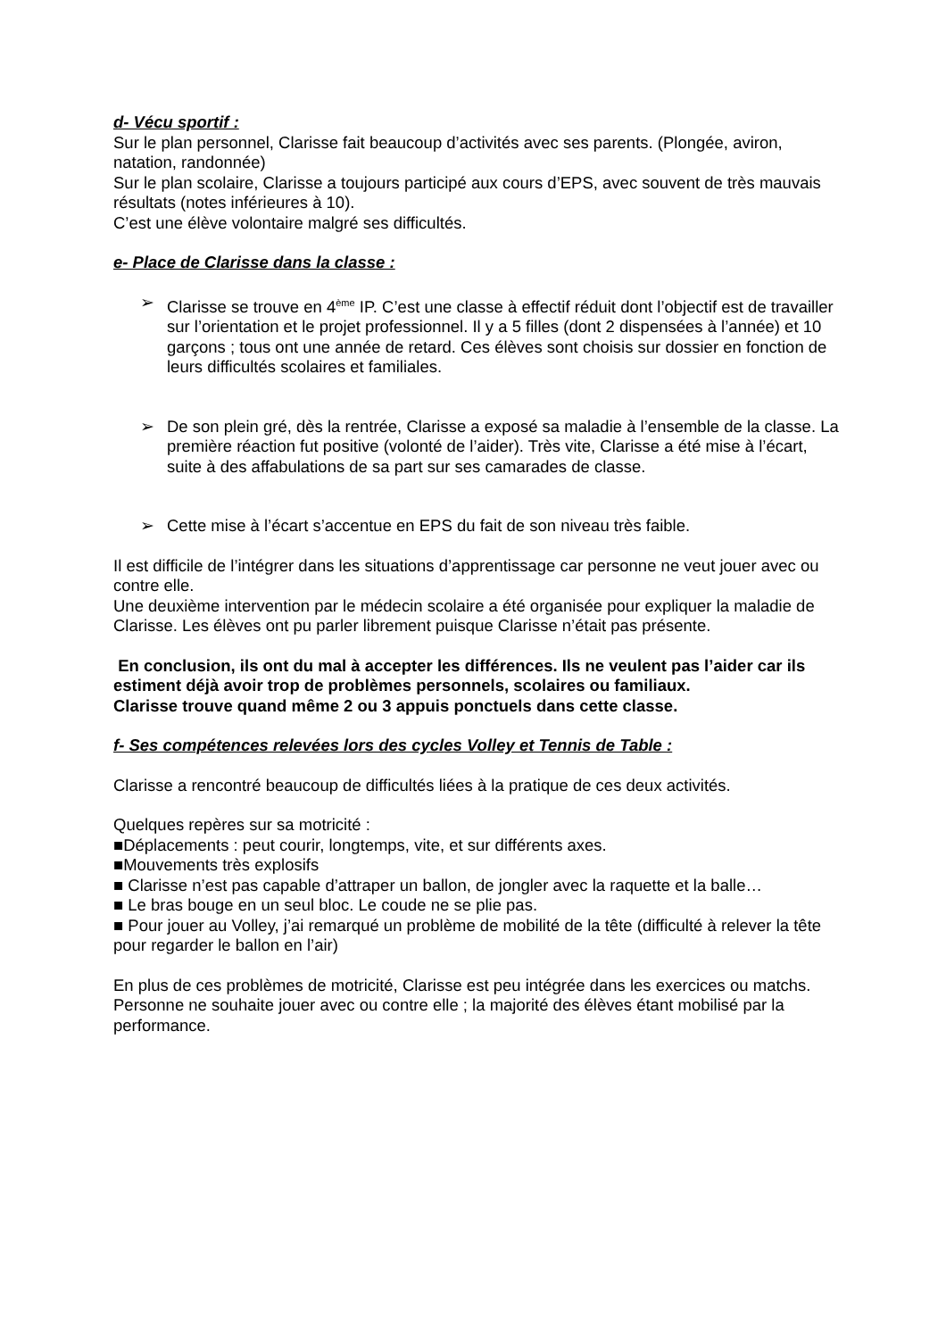d- Vécu sportif :
Sur le plan personnel, Clarisse fait beaucoup d’activités avec ses parents. (Plongée, aviron, natation, randonnée)
Sur le plan scolaire, Clarisse a toujours participé aux cours d’EPS, avec souvent de très mauvais résultats (notes inférieures à 10).
C’est une élève volontaire malgré ses difficultés.
e- Place de Clarisse dans la classe :
➢ Clarisse se trouve en 4<sup>ème</sup> IP. C’est une classe à effectif réduit dont l’objectif est de travailler sur l’orientation et le projet professionnel. Il y a 5 filles (dont 2 dispensées à l’année) et 10 garçons ; tous ont une année de retard. Ces élèves sont choisis sur dossier en fonction de leurs difficultés scolaires et familiales.
➢ De son plein gré, dès la rentrée, Clarisse a exposé sa maladie à l’ensemble de la classe. La première réaction fut positive (volonté de l’aider). Très vite, Clarisse a été mise à l’écart, suite à des affabulations de sa part sur ses camarades de classe.
➢ Cette mise à l’écart s’accentue en EPS du fait de son niveau très faible.
Il est difficile de l’intégrer dans les situations d’apprentissage car personne ne veut jouer avec ou contre elle.
Une deuxième intervention par le médecin scolaire a été organisée pour expliquer la maladie de Clarisse. Les élèves ont pu parler librement puisque Clarisse n’était pas présente.
En conclusion, ils ont du mal à accepter les différences. Ils ne veulent pas l’aider car ils estiment déjà avoir trop de problèmes personnels, scolaires ou familiaux.
Clarisse trouve quand même 2 ou 3 appuis ponctuels dans cette classe.
f- Ses compétences relevées lors des cycles Volley et Tennis de Table :
Clarisse a rencontré beaucoup de difficultés liées à la pratique de ces deux activités.
Quelques repères sur sa motricité :
■Déplacements : peut courir, longtemps, vite, et sur différents axes.
■Mouvements très explosifs
■ Clarisse n’est pas capable d’attraper un ballon, de jongler avec la raquette et la balle…
■ Le bras bouge en un seul bloc. Le coude ne se plie pas.
■ Pour jouer au Volley, j’ai remarqué un problème de mobilité de la tête (difficulté à relever la tête pour regarder le ballon en l’air)
En plus de ces problèmes de motricité, Clarisse est peu intégrée dans les exercices ou matchs. Personne ne souhaite jouer avec ou contre elle ; la majorité des élèves étant mobilisé par la performance.